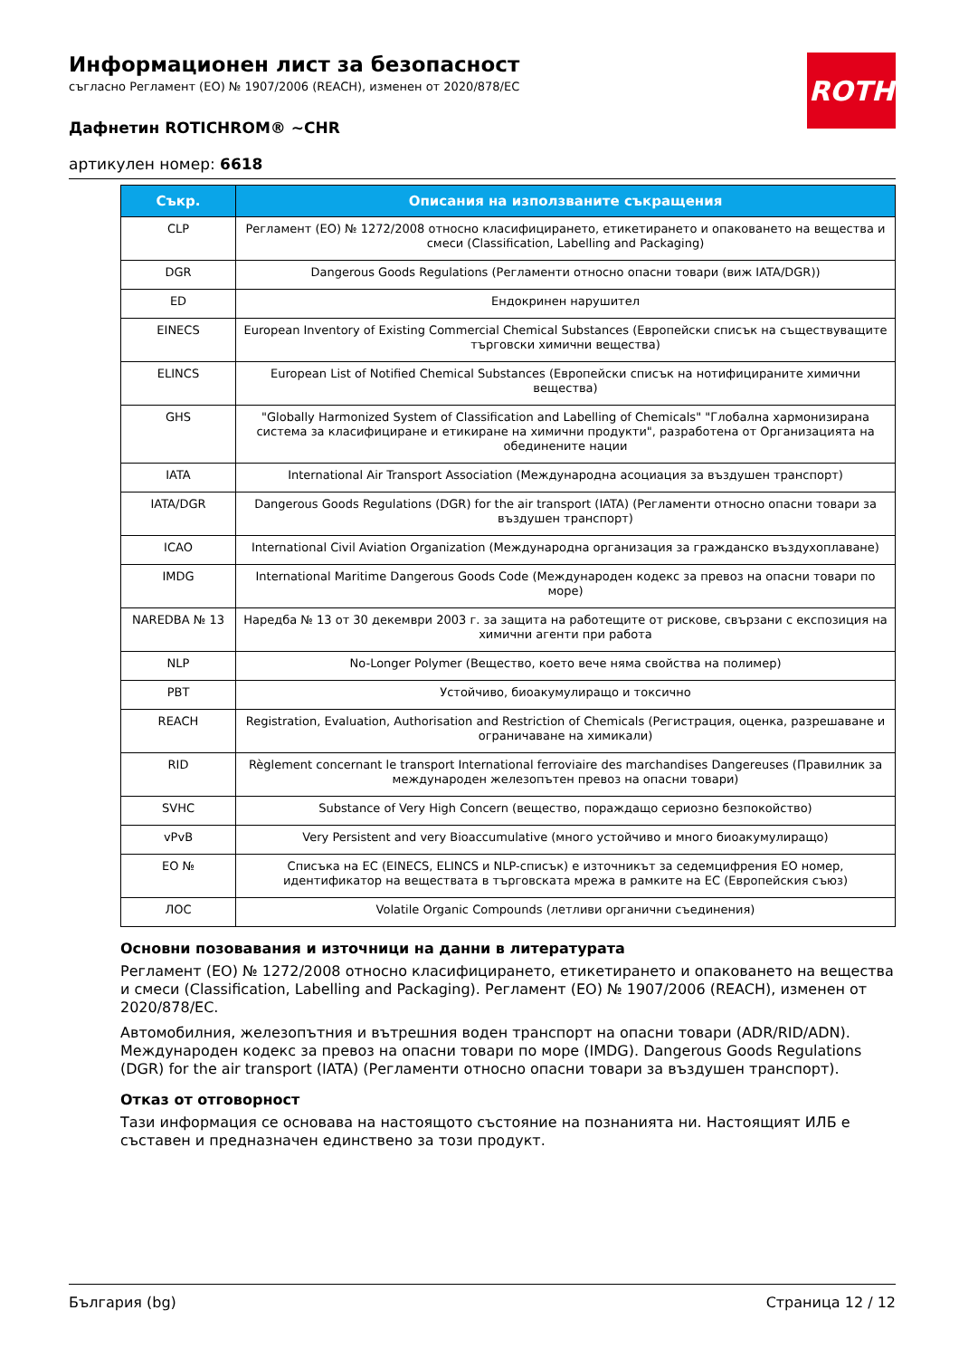ROTH
Информационен лист за безопасност
съгласно Регламент (ЕО) № 1907/2006 (REACH), изменен от 2020/878/ЕС
Дафнетин ROTICHROM® ~CHR
артикулен номер: 6618
| Съкр. | Описания на използваните съкращения |
| --- | --- |
| CLP | Регламент (ЕО) № 1272/2008 относно класифицирането, етикетирането и опаковането на вещества и смеси (Classification, Labelling and Packaging) |
| DGR | Dangerous Goods Regulations (Регламенти относно опасни товари (виж IATA/DGR)) |
| ED | Ендокринен нарушител |
| EINECS | European Inventory of Existing Commercial Chemical Substances (Европейски списък на съществуващите търговски химични вещества) |
| ELINCS | European List of Notified Chemical Substances (Европейски списък на нотифицираните химични вещества) |
| GHS | "Globally Harmonized System of Classification and Labelling of Chemicals" "Глобална хармонизирана система за класифициране и етикиране на химични продукти", разработена от Организацията на обединените нации |
| IATA | International Air Transport Association (Международна асоциация за въздушен транспорт) |
| IATA/DGR | Dangerous Goods Regulations (DGR) for the air transport (IATA) (Регламенти относно опасни товари за въздушен транспорт) |
| ICAO | International Civil Aviation Organization (Международна организация за гражданско въздухоплаване) |
| IMDG | International Maritime Dangerous Goods Code (Международен кодекс за превоз на опасни товари по море) |
| NAREDBA № 13 | Наредба № 13 от 30 декември 2003 г. за защита на работещите от рискове, свързани с експозиция на химични агенти при работа |
| NLP | No-Longer Polymer (Вещество, което вече няма свойства на полимер) |
| PBT | Устойчиво, биоакумулиращо и токсично |
| REACH | Registration, Evaluation, Authorisation and Restriction of Chemicals (Регистрация, оценка, разрешаване и ограничаване на химикали) |
| RID | Règlement concernant le transport International ferroviaire des marchandises Dangereuses (Правилник за международен железопътен превоз на опасни товари) |
| SVHC | Substance of Very High Concern (вещество, пораждащо сериозно безпокойство) |
| vPvB | Very Persistent and very Bioaccumulative (много устойчиво и много биоакумулиращо) |
| ЕО № | Списъка на ЕС (EINECS, ELINCS и NLP-списък) е източникът за седемцифрения ЕО номер, идентификатор на веществата в търговската мрежа в рамките на ЕС (Европейския съюз) |
| ЛОС | Volatile Organic Compounds (летливи органични съединения) |
Основни позовавания и източници на данни в литературата
Регламент (ЕО) № 1272/2008 относно класифицирането, етикетирането и опаковането на вещества и смеси (Classification, Labelling and Packaging). Регламент (ЕО) № 1907/2006 (REACH), изменен от 2020/878/ЕС.
Автомобилния, железопътния и вътрешния воден транспорт на опасни товари (ADR/RID/ADN). Международен кодекс за превоз на опасни товари по море (IMDG). Dangerous Goods Regulations (DGR) for the air transport (IATA) (Регламенти относно опасни товари за въздушен транспорт).
Отказ от отговорност
Тази информация се основава на настоящото състояние на познанията ни. Настоящият ИЛБ е съставен и предназначен единствено за този продукт.
България (bg) Страница 12 / 12